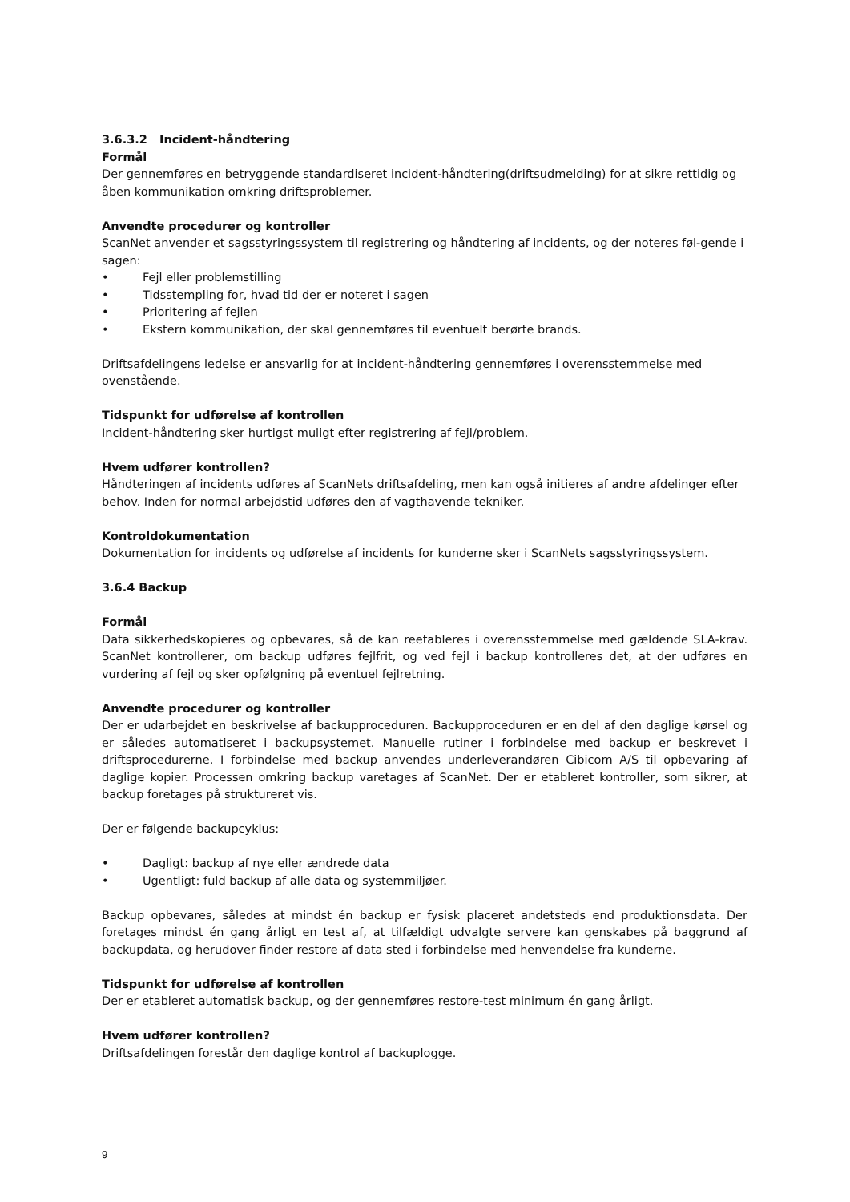3.6.3.2 Incident-håndtering
Formål
Der gennemføres en betryggende standardiseret incident-håndtering(driftsudmelding) for at sikre rettidig og åben kommunikation omkring driftsproblemer.
Anvendte procedurer og kontroller
ScanNet anvender et sagsstyringssystem til registrering og håndtering af incidents, og der noteres føl-gende i sagen:
• Fejl eller problemstilling
• Tidsstempling for, hvad tid der er noteret i sagen
• Prioritering af fejlen
• Ekstern kommunikation, der skal gennemføres til eventuelt berørte brands.
Driftsafdelingens ledelse er ansvarlig for at incident-håndtering gennemføres i overensstemmelse med ovenstående.
Tidspunkt for udførelse af kontrollen
Incident-håndtering sker hurtigst muligt efter registrering af fejl/problem.
Hvem udfører kontrollen?
Håndteringen af incidents udføres af ScanNets driftsafdeling, men kan også initieres af andre afdelinger efter behov. Inden for normal arbejdstid udføres den af vagthavende tekniker.
Kontroldokumentation
Dokumentation for incidents og udførelse af incidents for kunderne sker i ScanNets sagsstyringssystem.
3.6.4 Backup
Formål
Data sikkerhedskopieres og opbevares, så de kan reetableres i overensstemmelse med gældende SLA-krav. ScanNet kontrollerer, om backup udføres fejlfrit, og ved fejl i backup kontrolleres det, at der udføres en vurdering af fejl og sker opfølgning på eventuel fejlretning.
Anvendte procedurer og kontroller
Der er udarbejdet en beskrivelse af backupproceduren. Backupproceduren er en del af den daglige kørsel og er således automatiseret i backupsystemet. Manuelle rutiner i forbindelse med backup er beskrevet i driftsprocedurerne. I forbindelse med backup anvendes underleverandøren Cibicom A/S til opbevaring af daglige kopier. Processen omkring backup varetages af ScanNet. Der er etableret kontroller, som sikrer, at backup foretages på struktureret vis.
Der er følgende backupcyklus:
• Dagligt: backup af nye eller ændrede data
• Ugentligt: fuld backup af alle data og systemmiljøer.
Backup opbevares, således at mindst én backup er fysisk placeret andetsteds end produktionsdata. Der foretages mindst én gang årligt en test af, at tilfældigt udvalgte servere kan genskabes på baggrund af backupdata, og herudover finder restore af data sted i forbindelse med henvendelse fra kunderne.
Tidspunkt for udførelse af kontrollen
Der er etableret automatisk backup, og der gennemføres restore-test minimum én gang årligt.
Hvem udfører kontrollen?
Driftsafdelingen forestår den daglige kontrol af backuplogge.
9